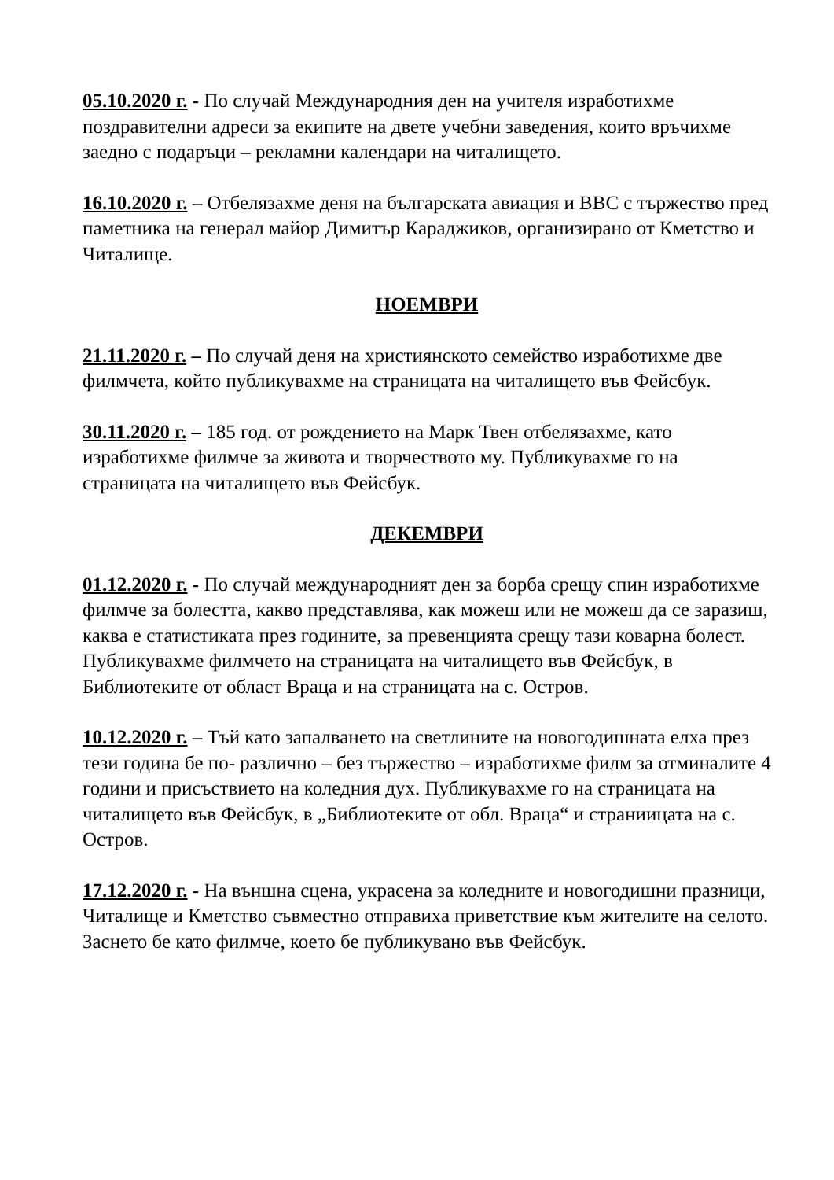05.10.2020 г. - По случай Международния ден на учителя изработихме поздравителни адреси за екипите на двете учебни заведения, които връчихме заедно с подаръци – рекламни календари на читалището.
16.10.2020 г. – Отбелязахме деня на българската авиация и ВВС с тържество пред паметника на генерал майор Димитър Караджиков, организирано от Кметство и Читалище.
НОЕМВРИ
21.11.2020 г. – По случай деня на християнското семейство изработихме две филмчета, който публикувахме на страницата на читалището във Фейсбук.
30.11.2020 г. – 185 год. от рождението на Марк Твен отбелязахме, като изработихме филмче за живота и творчеството му. Публикувахме го на страницата на читалището във Фейсбук.
ДЕКЕМВРИ
01.12.2020 г. - По случай международният ден за борба срещу спин изработихме филмче за болестта, какво представлява, как можеш или не можеш да се заразиш, каква е статистиката през годините, за превенцията срещу тази коварна болест. Публикувахме филмчето на страницата на читалището във Фейсбук, в Библиотеките от област Враца и на страницата на с. Остров.
10.12.2020 г. – Тъй като запалването на светлините на новогодишната елха през тези година бе по- различно – без тържество – изработихме филм за отминалите 4 години и присъствието на коледния дух. Публикувахме го на страницата на читалището във Фейсбук, в „Библиотеките от обл. Враца“ и страниицата на с. Остров.
17.12.2020 г. - На външна сцена, украсена за коледните и новогодишни празници, Читалище и Кметство съвместно отправиха приветствие към жителите на селото. Заснето бе като филмче, което бе публикувано във Фейсбук.